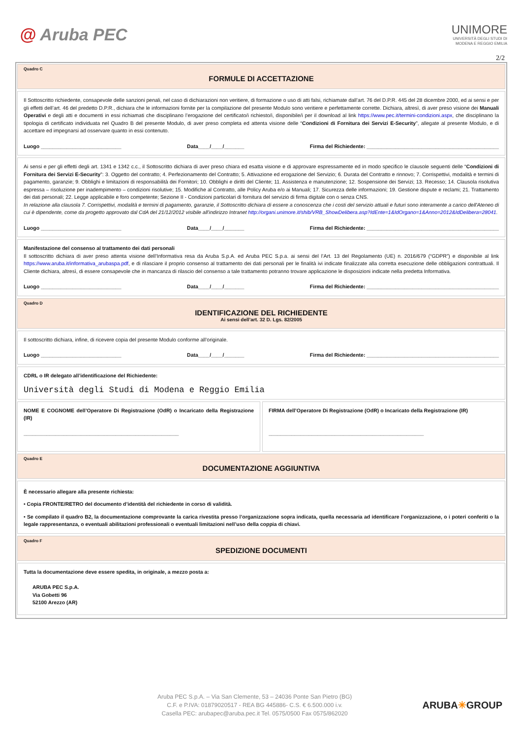@ Aruba PEC
UNIMORE
UNIVERSITÀ DEGLI STUDI DI
MODENA E REGGIO EMILIA
2/2
Quadro C
FORMULE DI ACCETTAZIONE
Il Sottoscritto richiedente, consapevole delle sanzioni penali, nel caso di dichiarazioni non veritiere, di formazione o uso di atti falsi, richiamate dall’art. 76 del D.P.R. 445 del 28 dicembre 2000, ed ai sensi e per gli effetti dell’art. 46 del predetto D.P.R., dichiara che le informazioni fornite per la compilazione del presente Modulo sono veritiere e perfettamente corrette. Dichiara, altresì, di aver preso visione dei Manuali Operativi e degli atti e documenti in essi richiamati che disciplinano l’erogazione del certificato/i richiesto/i, disponibile/i per il download al link https://www.pec.it/termini-condizioni.aspx, che disciplinano la tipologia di certificato individuata nel Quadro B del presente Modulo, di aver preso completa ed attenta visione delle “Condizioni di Fornitura dei Servizi E-Security”, allegate al presente Modulo, e di accettare ed impegnarsi ad osservare quanto in essi contenuto.
Luogo ____________________________ Data____/____/_______ Firma del Richiedente: ______________________________________________
Ai sensi e per gli effetti degli art. 1341 e 1342 c.c., il Sottoscritto dichiara di aver preso chiara ed esatta visione e di approvare espressamente ed in modo specifico le clausole seguenti delle “Condizioni di Fornitura dei Servizi E-Security”: 3. Oggetto del contratto; 4. Perfezionamento del Contratto; 5. Attivazione ed erogazione del Servizio; 6. Durata del Contratto e rinnovo; 7. Corrispettivi, modalità e termini di pagamento, garanzie; 9. Obblighi e limitazioni di responsabilità dei Fornitori; 10. Obblighi e diritti del Cliente; 11. Assistenza e manutenzione; 12. Sospensione dei Servizi; 13. Recesso; 14. Clausola risolutiva espressa – risoluzione per inadempimento – condizioni risolutive; 15. Modifiche al Contratto, alle Policy Aruba e/o ai Manuali; 17. Sicurezza delle informazioni; 19. Gestione dispute e reclami; 21. Trattamento dei dati personali; 22. Legge applicabile e foro competente; Sezione II - Condizioni particolari di fornitura del servizio di firma digitale con o senza CNS.
In relazione alla clausola 7. Corrispettivi, modalità e termini di pagamento, garanzie, il Sottoscritto dichiara di essere a conoscenza che i costi del servizio attuali e futuri sono interamente a carico dell'Ateneo di cui è dipendente, come da progetto approvato dal CdA del 21/12/2012 visibile all'indirizzo Intranet http://organi.unimore.it/shib/VRB_ShowDelibera.asp?IdEnte=1&IdOrgano=1&Anno=2012&IdDelibera=28041.
Luogo ____________________________ Data____/____/_______ Firma del Richiedente: ______________________________________________
Manifestazione del consenso al trattamento dei dati personali
Il sottoscritto dichiara di aver preso attenta visione dell’Informativa resa da Aruba S.p.A. ed Aruba PEC S.p.a. ai sensi del l’Art. 13 del Regolamento (UE) n. 2016/679 (“GDPR”) e disponibile al link https://www.aruba.it/informativa_arubaspa.pdf, e di rilasciare il proprio consenso al trattamento dei dati personali per le finalità ivi indicate finalizzate alla corretta esecuzione delle obbligazioni contrattuali. Il Cliente dichiara, altresì, di essere consapevole che in mancanza di rilascio del consenso a tale trattamento potranno trovare applicazione le disposizioni indicate nella predetta Informativa.
Luogo ____________________________ Data____/____/_______ Firma del Richiedente: ______________________________________________
Quadro D
IDENTIFICAZIONE DEL RICHIEDENTE
Ai sensi dell’art. 32 D. Lgs. 82/2005
Il sottoscritto dichiara, infine, di ricevere copia del presente Modulo conforme all’originale.
Luogo ____________________________ Data____/____/_______ Firma del Richiedente: ______________________________________________
CDRL o IR delegato all’identificazione del Richiedente:
Università degli Studi di Modena e Reggio Emilia
NOME E COGNOME dell’Operatore Di Registrazione (OdR) o Incaricato della Registrazione (IR)
______________________________________________________
FIRMA dell’Operatore Di Registrazione (OdR) o Incaricato della Registrazione (IR)
______________________________________________________
Quadro E
DOCUMENTAZIONE AGGIUNTIVA
È necessario allegare alla presente richiesta:
• Copia FRONTE/RETRO del documento d’identità del richiedente in corso di validità.
• Se compilato il quadro B2, la documentazione comprovante la carica rivestita presso l’organizzazione sopra indicata, quella necessaria ad identificare l’organizzazione, o i poteri conferiti o la legale rappresentanza, o eventuali abilitazioni professionali o eventuali limitazioni nell’uso della coppia di chiavi.
Quadro F
SPEDIZIONE DOCUMENTI
Tutta la documentazione deve essere spedita, in originale, a mezzo posta a:
ARUBA PEC S.p.A.
Via Gobetti 96
52100 Arezzo (AR)
Aruba PEC S.p.A. – Via San Clemente, 53 – 24036 Ponte San Pietro (BG)
C.F. e P.IVA: 01879020517 - REA BG 445886- C.S. € 6.500.000 i.v.
Casella PEC: arubapec@aruba.pec.it Tel. 0575/0500 Fax 0575/862020
ARUBA✳GROUP